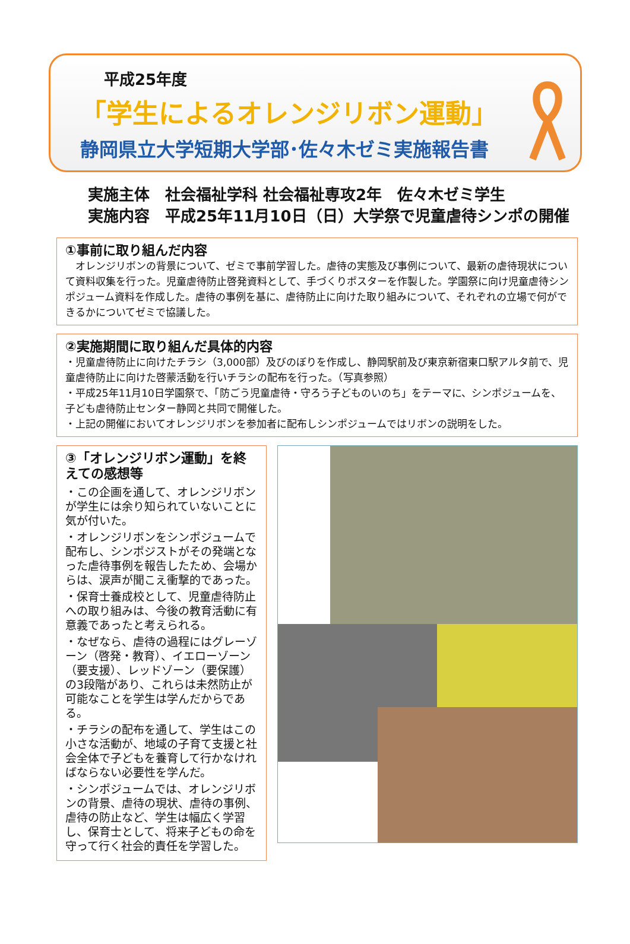平成25年度
「学生によるオレンジリボン運動」
静岡県立大学短期大学部･佐々木ゼミ実施報告書
実施主体　社会福祉学科 社会福祉専攻2年　佐々木ゼミ学生
実施内容　平成25年11月10日（日）大学祭で児童虐待シンポの開催
①事前に取り組んだ内容
　オレンジリボンの背景について、ゼミで事前学習した。虐待の実態及び事例について、最新の虐待現状について資料収集を行った。児童虐待防止啓発資料として、手づくりポスターを作製した。学園祭に向け児童虐待シンポジューム資料を作成した。虐待の事例を基に、虐待防止に向けた取り組みについて、それぞれの立場で何ができるかについてゼミで協議した。
②実施期間に取り組んだ具体的内容
・児童虐待防止に向けたチラシ（3,000部）及びのぼりを作成し、静岡駅前及び東京新宿東口駅アルタ前で、児童虐待防止に向けた啓蒙活動を行いチラシの配布を行った。（写真参照）
・平成25年11月10日学園祭で、「防ごう児童虐待・守ろう子どものいのち」をテーマに、シンポジュームを、子ども虐待防止センター静岡と共同で開催した。
・上記の開催においてオレンジリボンを参加者に配布しシンポジュームではリボンの説明をした。
③「オレンジリボン運動」を終えての感想等
・この企画を通して、オレンジリボンが学生には余り知られていないことに気が付いた。
・オレンジリボンをシンポジュームで配布し、シンポジストがその発端となった虐待事例を報告したため、会場からは、涙声が聞こえ衝撃的であった。
・保育士養成校として、児童虐待防止への取り組みは、今後の教育活動に有意義であったと考えられる。
・なぜなら、虐待の過程にはグレーゾーン（啓発・教育）、イエローゾーン（要支援）、レッドゾーン（要保護）の3段階があり、これらは未然防止が可能なことを学生は学んだからである。
・チラシの配布を通して、学生はこの小さな活動が、地域の子育て支援と社会全体で子どもを養育して行かなければならない必要性を学んだ。
・シンポジュームでは、オレンジリボンの背景、虐待の現状、虐待の事例、虐待の防止など、学生は幅広く学習し、保育士として、将来子どもの命を守って行く社会的責任を学習した。